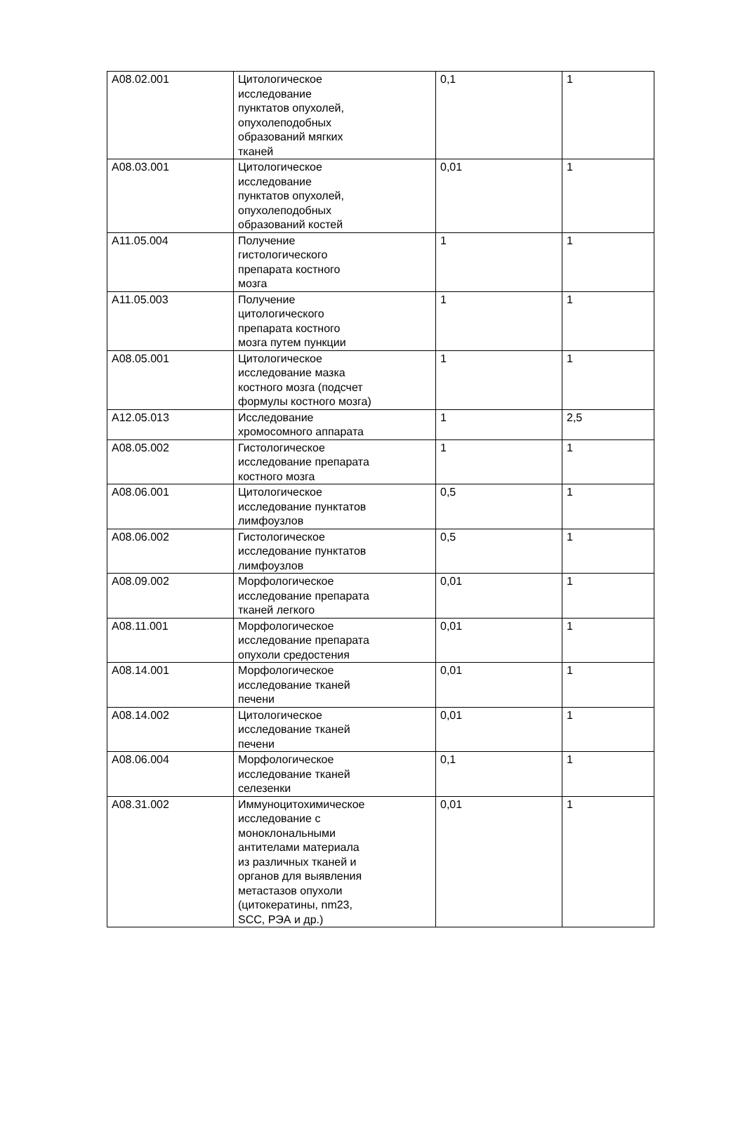| A08.02.001 | Цитологическое исследование пунктатов опухолей, опухолеподобных образований мягких тканей | 0,1 | 1 |
| A08.03.001 | Цитологическое исследование пунктатов опухолей, опухолеподобных образований костей | 0,01 | 1 |
| A11.05.004 | Получение гистологического препарата костного мозга | 1 | 1 |
| A11.05.003 | Получение цитологического препарата костного мозга путем пункции | 1 | 1 |
| A08.05.001 | Цитологическое исследование мазка костного мозга (подсчет формулы костного мозга) | 1 | 1 |
| A12.05.013 | Исследование хромосомного аппарата | 1 | 2,5 |
| A08.05.002 | Гистологическое исследование препарата костного мозга | 1 | 1 |
| A08.06.001 | Цитологическое исследование пунктатов лимфоузлов | 0,5 | 1 |
| A08.06.002 | Гистологическое исследование пунктатов лимфоузлов | 0,5 | 1 |
| A08.09.002 | Морфологическое исследование препарата тканей легкого | 0,01 | 1 |
| A08.11.001 | Морфологическое исследование препарата опухоли средостения | 0,01 | 1 |
| A08.14.001 | Морфологическое исследование тканей печени | 0,01 | 1 |
| A08.14.002 | Цитологическое исследование тканей печени | 0,01 | 1 |
| A08.06.004 | Морфологическое исследование тканей селезенки | 0,1 | 1 |
| A08.31.002 | Иммуноцитохимическое исследование с моноклональными антителами материала из различных тканей и органов для выявления метастазов опухоли (цитокератины, nm23, SCC, РЭА и др.) | 0,01 | 1 |